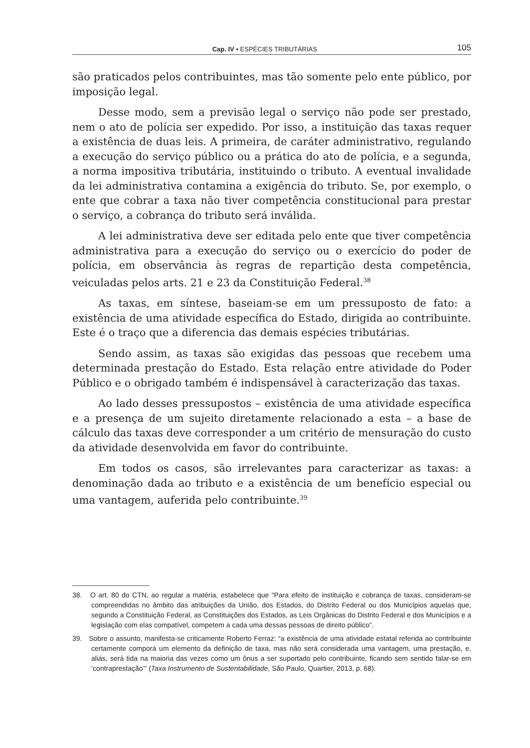Cap. IV • ESPÉCIES TRIBUTÁRIAS 105
são praticados pelos contribuintes, mas tão somente pelo ente público, por imposição legal.
Desse modo, sem a previsão legal o serviço não pode ser prestado, nem o ato de polícia ser expedido. Por isso, a instituição das taxas requer a existência de duas leis. A primeira, de caráter administrativo, regulando a execução do serviço público ou a prática do ato de polícia, e a segunda, a norma impositiva tributária, instituindo o tributo. A eventual invalidade da lei administrativa contamina a exigência do tributo. Se, por exemplo, o ente que cobrar a taxa não tiver competência constitucional para prestar o serviço, a cobrança do tributo será inválida.
A lei administrativa deve ser editada pelo ente que tiver competência administrativa para a execução do serviço ou o exercício do poder de polícia, em observância às regras de repartição desta competência, veiculadas pelos arts. 21 e 23 da Constituição Federal.<sup>38</sup>
As taxas, em síntese, baseiam-se em um pressuposto de fato: a existência de uma atividade específica do Estado, dirigida ao contribuinte. Este é o traço que a diferencia das demais espécies tributárias.
Sendo assim, as taxas são exigidas das pessoas que recebem uma determinada prestação do Estado. Esta relação entre atividade do Poder Público e o obrigado também é indispensável à caracterização das taxas.
Ao lado desses pressupostos – existência de uma atividade específica e a presença de um sujeito diretamente relacionado a esta – a base de cálculo das taxas deve corresponder a um critério de mensuração do custo da atividade desenvolvida em favor do contribuinte.
Em todos os casos, são irrelevantes para caracterizar as taxas: a denominação dada ao tributo e a existência de um benefício especial ou uma vantagem, auferida pelo contribuinte.<sup>39</sup>
38. O art. 80 do CTN, ao regular a matéria, estabelece que “Para efeito de instituição e cobrança de taxas, consideram-se compreendidas no âmbito das atribuições da União, dos Estados, do Distrito Federal ou dos Municípios aquelas que, segundo a Constituição Federal, as Constituições dos Estados, as Leis Orgânicas do Distrito Federal e dos Municípios e a legislação com elas compatível, competem a cada uma dessas pessoas de direito público”.
39. Sobre o assunto, manifesta-se criticamente Roberto Ferraz: “a existência de uma atividade estatal referida ao contribuinte certamente comporá um elemento da definição de taxa, mas não será considerada uma vantagem, uma prestação, e, aliás, será tida na maioria das vezes como um ônus a ser suportado pelo contribuinte, ficando sem sentido falar-se em ‘contraprestação’” (Taxa Instrumento de Sustentabilidade, São Paulo, Quartier, 2013, p. 68).